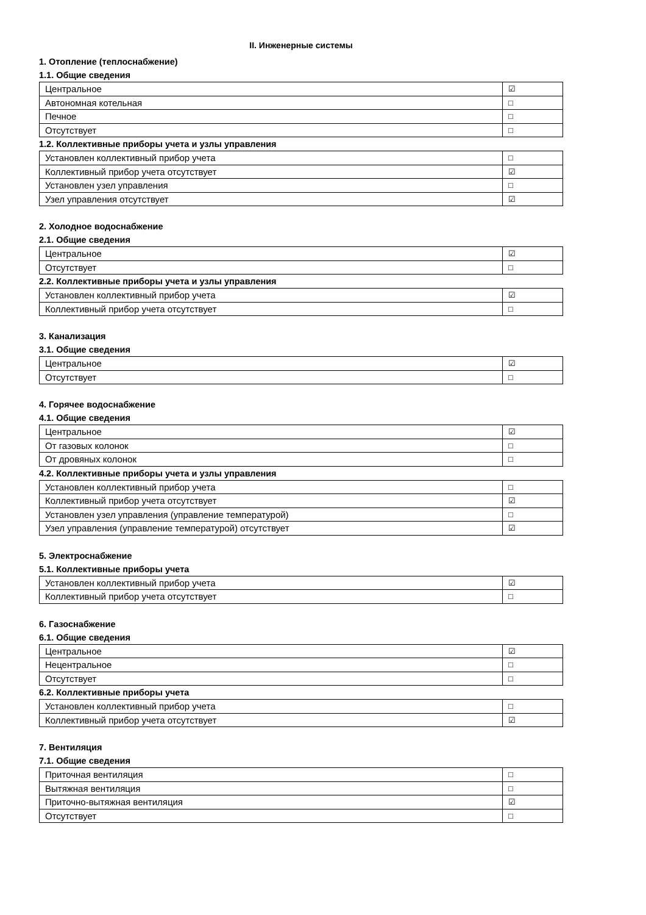II. Инженерные системы
1. Отопление (теплоснабжение)
1.1. Общие сведения
| Центральное | ☑ |
| Автономная котельная | □ |
| Печное | □ |
| Отсутствует | □ |
1.2. Коллективные приборы учета и узлы управления
| Установлен коллективный прибор учета | □ |
| Коллективный прибор учета отсутствует | ☑ |
| Установлен узел управления | □ |
| Узел управления отсутствует | ☑ |
2. Холодное водоснабжение
2.1. Общие сведения
| Центральное | ☑ |
| Отсутствует | □ |
2.2. Коллективные приборы учета и узлы управления
| Установлен коллективный прибор учета | ☑ |
| Коллективный прибор учета отсутствует | □ |
3. Канализация
3.1. Общие сведения
| Центральное | ☑ |
| Отсутствует | □ |
4. Горячее водоснабжение
4.1. Общие сведения
| Центральное | ☑ |
| От газовых колонок | □ |
| От дровяных колонок | □ |
4.2. Коллективные приборы учета и узлы управления
| Установлен коллективный прибор учета | □ |
| Коллективный прибор учета отсутствует | ☑ |
| Установлен узел управления (управление температурой) | □ |
| Узел управления (управление температурой) отсутствует | ☑ |
5. Электроснабжение
5.1. Коллективные приборы учета
| Установлен коллективный прибор учета | ☑ |
| Коллективный прибор учета отсутствует | □ |
6. Газоснабжение
6.1. Общие сведения
| Центральное | ☑ |
| Нецентральное | □ |
| Отсутствует | □ |
6.2. Коллективные приборы учета
| Установлен коллективный прибор учета | □ |
| Коллективный прибор учета отсутствует | ☑ |
7. Вентиляция
7.1. Общие сведения
| Приточная вентиляция | □ |
| Вытяжная вентиляция | □ |
| Приточно-вытяжная вентиляция | ☑ |
| Отсутствует | □ |